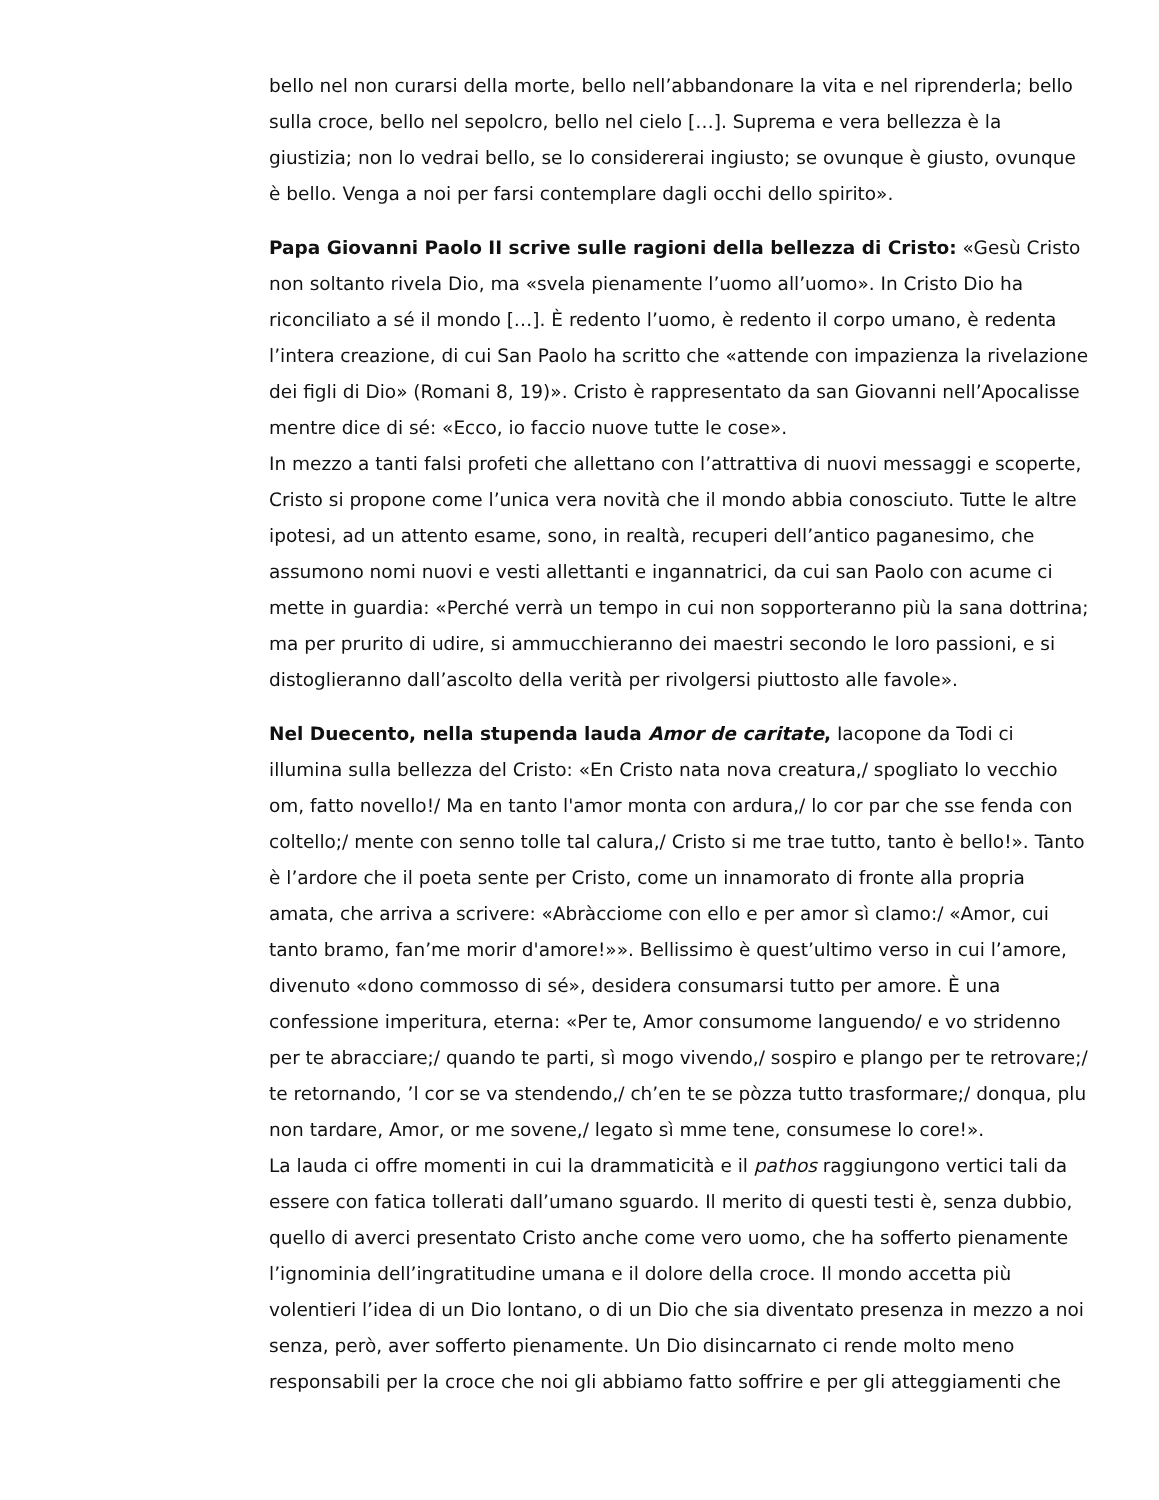bello nel non curarsi della morte, bello nell’abbandonare la vita e nel riprenderla; bello sulla croce, bello nel sepolcro, bello nel cielo […]. Suprema e vera bellezza è la giustizia; non lo vedrai bello, se lo considererai ingiusto; se ovunque è giusto, ovunque è bello. Venga a noi per farsi contemplare dagli occhi dello spirito».
Papa Giovanni Paolo II scrive sulle ragioni della bellezza di Cristo: «Gesù Cristo non soltanto rivela Dio, ma «svela pienamente l’uomo all’uomo». In Cristo Dio ha riconciliato a sé il mondo […]. È redento l’uomo, è redento il corpo umano, è redenta l’intera creazione, di cui San Paolo ha scritto che «attende con impazienza la rivelazione dei figli di Dio» (Romani 8, 19)». Cristo è rappresentato da san Giovanni nell’Apocalisse mentre dice di sé: «Ecco, io faccio nuove tutte le cose».
In mezzo a tanti falsi profeti che allettano con l’attrattiva di nuovi messaggi e scoperte, Cristo si propone come l’unica vera novità che il mondo abbia conosciuto. Tutte le altre ipotesi, ad un attento esame, sono, in realtà, recuperi dell’antico paganesimo, che assumono nomi nuovi e vesti allettanti e ingannatrici, da cui san Paolo con acume ci mette in guardia: «Perché verrà un tempo in cui non sopporteranno più la sana dottrina; ma per prurito di udire, si ammucchieranno dei maestri secondo le loro passioni, e si distoglieranno dall’ascolto della verità per rivolgersi piuttosto alle favole».
Nel Duecento, nella stupenda lauda Amor de caritate, Iacopone da Todi ci illumina sulla bellezza del Cristo: «En Cristo nata nova creatura,/ spogliato lo vecchio om, fatto novello!/ Ma en tanto l'amor monta con ardura,/ lo cor par che sse fenda con coltello;/ mente con senno tolle tal calura,/ Cristo si me trae tutto, tanto è bello!». Tanto è l’ardore che il poeta sente per Cristo, come un innamorato di fronte alla propria amata, che arriva a scrivere: «Abràcciome con ello e per amor sì clamo:/ «Amor, cui tanto bramo, fan’me morir d'amore!»». Bellissimo è quest’ultimo verso in cui l’amore, divenuto «dono commosso di sé», desidera consumarsi tutto per amore. È una confessione imperitura, eterna: «Per te, Amor consumome languendo/ e vo stridenno per te abracciare;/ quando te parti, sì mogo vivendo,/ sospiro e plango per te retrovare;/ te retornando, ’l cor se va stendendo,/ ch’en te se pòzza tutto trasformare;/ donqua, plu non tardare, Amor, or me sovene,/ legato sì mme tene, consumese lo core!».
La lauda ci offre momenti in cui la drammaticità e il pathos raggiungono vertici tali da essere con fatica tollerati dall’umano sguardo. Il merito di questi testi è, senza dubbio, quello di averci presentato Cristo anche come vero uomo, che ha sofferto pienamente l’ignominia dell’ingratitudine umana e il dolore della croce. Il mondo accetta più volentieri l’idea di un Dio lontano, o di un Dio che sia diventato presenza in mezzo a noi senza, però, aver sofferto pienamente. Un Dio disincarnato ci rende molto meno responsabili per la croce che noi gli abbiamo fatto soffrire e per gli atteggiamenti che